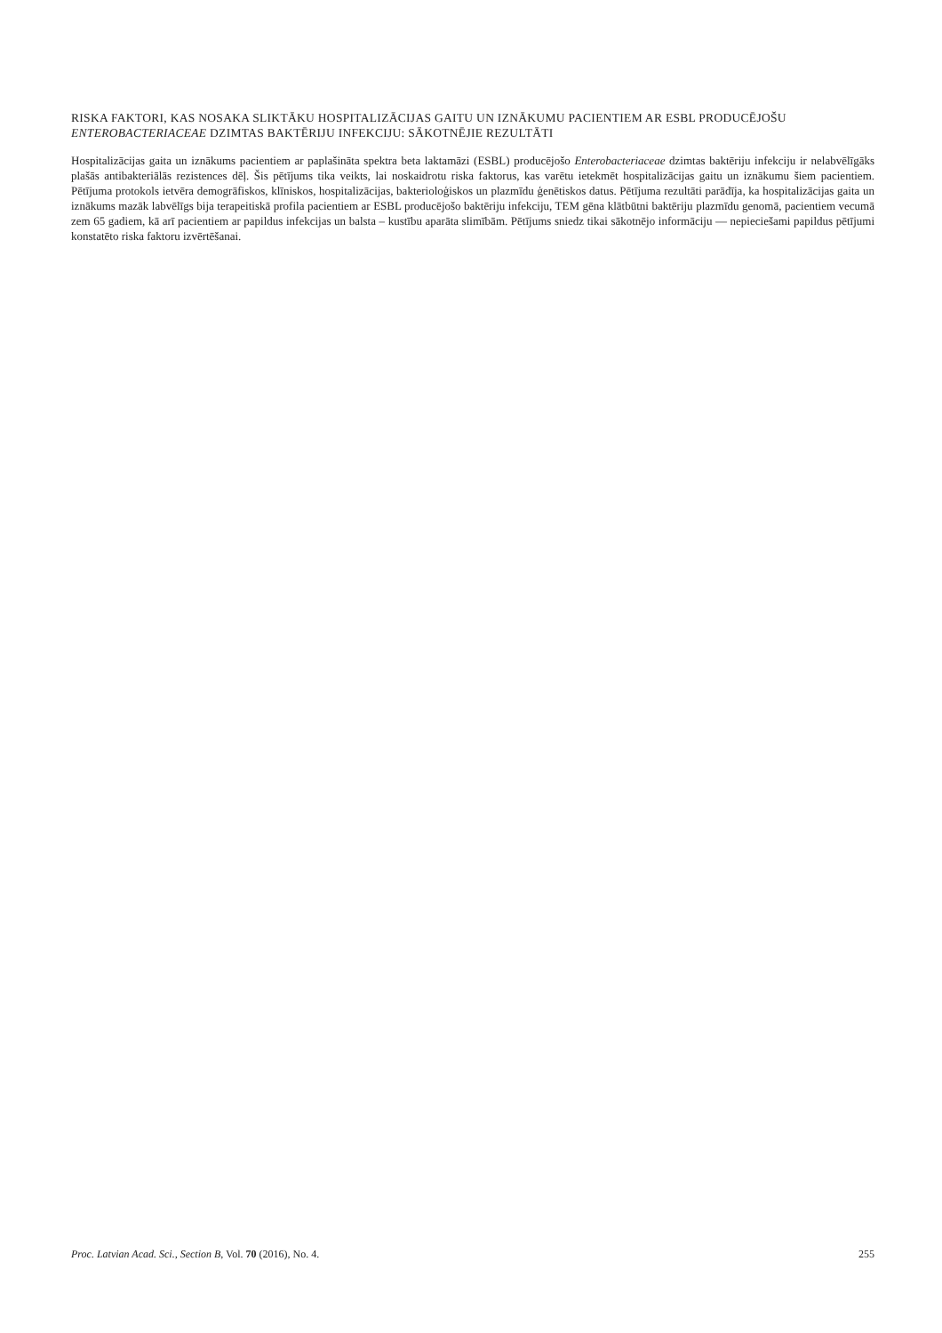RISKA FAKTORI, KAS NOSAKA SLIKTĀKU HOSPITALIZĀCIJAS GAITU UN IZNĀKUMU PACIENTIEM AR ESBL PRODUCĒJOŠU ENTEROBACTERIACEAE DZIMTAS BAKTĒRIJU INFEKCIJU: SĀKOTNĒJIE REZULTĀTI
Hospitalizācijas gaita un iznākums pacientiem ar paplašināta spektra beta laktamāzi (ESBL) producējošo Enterobacteriaceae dzimtas baktēriju infekciju ir nelabvēlīgāks plašās antibakteriālās rezistences dēļ. Šis pētījums tika veikts, lai noskaidrotu riska faktorus, kas varētu ietekmēt hospitalizācijas gaitu un iznākumu šiem pacientiem. Pētījuma protokols ietvēra demogrāfiskos, klīniskos, hospitalizācijas, bakterioloģiskos un plazmīdu ģenētiskos datus. Pētījuma rezultāti parādīja, ka hospitalizācijas gaita un iznākums mazāk labvēlīgs bija terapeitiskā profila pacientiem ar ESBL producējošo baktēriju infekciju, TEM gēna klātbūtni baktēriju plazmīdu genomā, pacientiem vecumā zem 65 gadiem, kā arī pacientiem ar papildus infekcijas un balsta – kustību aparāta slimībām. Pētījums sniedz tikai sākotnējo informāciju — nepieciešami papildus pētījumi konstatēto riska faktoru izvērtēšanai.
Proc. Latvian Acad. Sci., Section B, Vol. 70 (2016), No. 4. 255